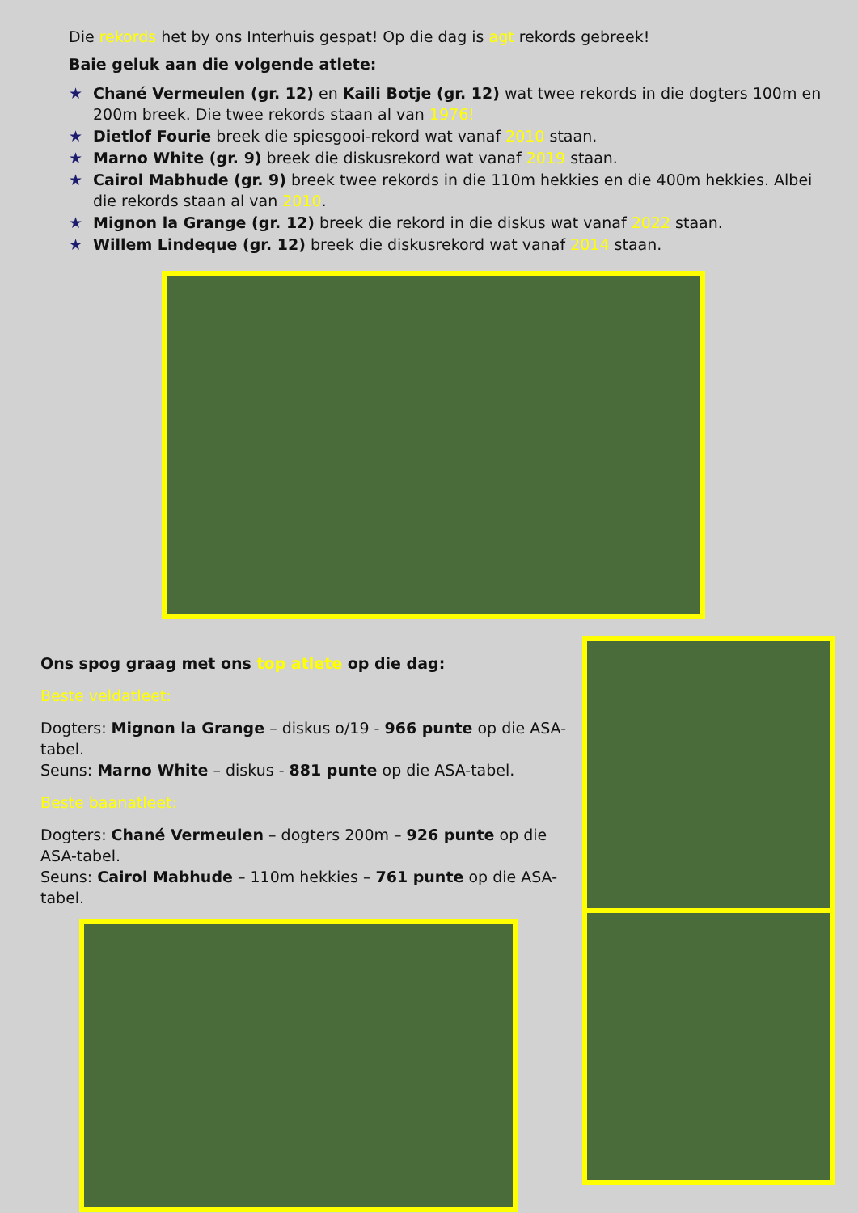Die rekords het by ons Interhuis gespat! Op die dag is agt rekords gebreek!
Baie geluk aan die volgende atlete:
★ Chané Vermeulen (gr. 12) en Kaili Botje (gr. 12) wat twee rekords in die dogters 100m en 200m breek. Die twee rekords staan al van 1976!
★ Dietlof Fourie breek die spiesgooi-rekord wat vanaf 2010 staan.
★ Marno White (gr. 9) breek die diskusrekord wat vanaf 2019 staan.
★ Cairol Mabhude (gr. 9) breek twee rekords in die 110m hekkies en die 400m hekkies. Albei die rekords staan al van 2010.
★ Mignon la Grange (gr. 12) breek die rekord in die diskus wat vanaf 2022 staan.
★ Willem Lindeque (gr. 12) breek die diskusrekord wat vanaf 2014 staan.
Ons spog graag met ons top atlete op die dag:
Beste veldatleet:
Dogters: Mignon la Grange – diskus o/19 - 966 punte op die ASA-tabel.
Seuns: Marno White – diskus - 881 punte op die ASA-tabel.
Beste baanatleet:
Dogters: Chané Vermeulen – dogters 200m – 926 punte op die ASA-tabel.
Seuns: Cairol Mabhude – 110m hekkies – 761 punte op die ASA-tabel.